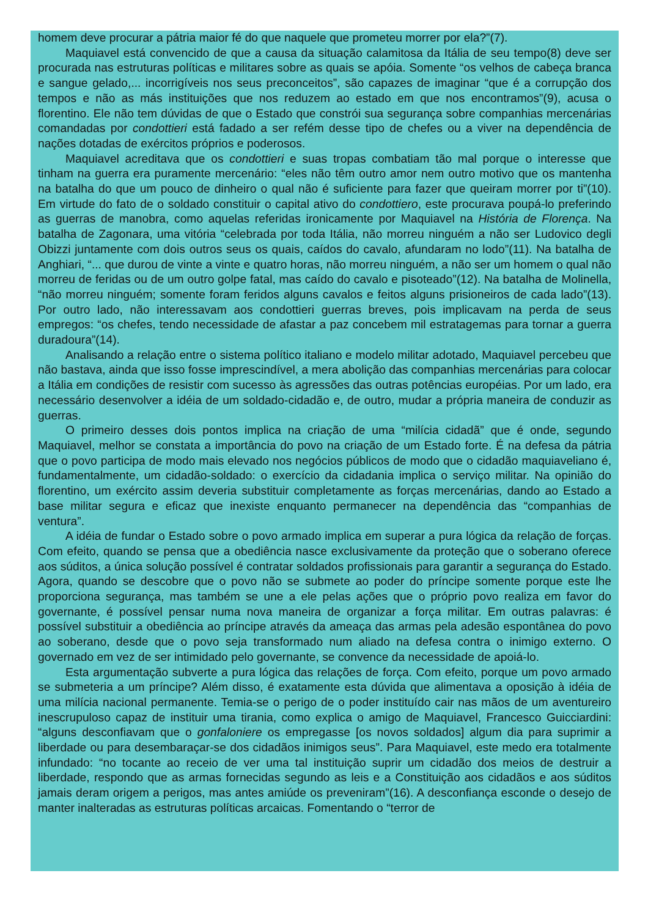homem deve procurar a pátria maior fé do que naquele que prometeu morrer por ela?”(7).
Maquiavel está convencido de que a causa da situação calamitosa da Itália de seu tempo(8) deve ser procurada nas estruturas políticas e militares sobre as quais se apóia. Somente “os velhos de cabeça branca e sangue gelado,... incorrigíveis nos seus preconceitos”, são capazes de imaginar “que é a corrupção dos tempos e não as más instituições que nos reduzem ao estado em que nos encontramos”(9), acusa o florentino. Ele não tem dúvidas de que o Estado que constrói sua segurança sobre companhias mercenárias comandadas por condottieri está fadado a ser refém desse tipo de chefes ou a viver na dependência de nações dotadas de exércitos próprios e poderosos.
Maquiavel acreditava que os condottieri e suas tropas combatiam tão mal porque o interesse que tinham na guerra era puramente mercenário: “eles não têm outro amor nem outro motivo que os mantenha na batalha do que um pouco de dinheiro o qual não é suficiente para fazer que queiram morrer por ti”(10). Em virtude do fato de o soldado constituir o capital ativo do condottiero, este procurava poupá-lo preferindo as guerras de manobra, como aquelas referidas ironicamente por Maquiavel na História de Florença. Na batalha de Zagonara, uma vitória “celebrada por toda Itália, não morreu ninguém a não ser Ludovico degli Obizzi juntamente com dois outros seus os quais, caídos do cavalo, afundaram no lodo”(11). Na batalha de Anghiari, “... que durou de vinte a vinte e quatro horas, não morreu ninguém, a não ser um homem o qual não morreu de feridas ou de um outro golpe fatal, mas caído do cavalo e pisoteado”(12). Na batalha de Molinella, “não morreu ninguém; somente foram feridos alguns cavalos e feitos alguns prisioneiros de cada lado”(13). Por outro lado, não interessavam aos condottieri guerras breves, pois implicavam na perda de seus empregos: “os chefes, tendo necessidade de afastar a paz concebem mil estratagemas para tornar a guerra duradoura”(14).
Analisando a relação entre o sistema político italiano e modelo militar adotado, Maquiavel percebeu que não bastava, ainda que isso fosse imprescindível, a mera abolição das companhias mercenárias para colocar a Itália em condições de resistir com sucesso às agressões das outras potências européias. Por um lado, era necessário desenvolver a idéia de um soldado-cidadão e, de outro, mudar a própria maneira de conduzir as guerras.
O primeiro desses dois pontos implica na criação de uma “milícia cidadã” que é onde, segundo Maquiavel, melhor se constata a importância do povo na criação de um Estado forte. É na defesa da pátria que o povo participa de modo mais elevado nos negócios públicos de modo que o cidadão maquiaveliano é, fundamentalmente, um cidadão-soldado: o exercício da cidadania implica o serviço militar. Na opinião do florentino, um exército assim deveria substituir completamente as forças mercenárias, dando ao Estado a base militar segura e eficaz que inexiste enquanto permanecer na dependência das “companhias de ventura”.
A idéia de fundar o Estado sobre o povo armado implica em superar a pura lógica da relação de forças. Com efeito, quando se pensa que a obediência nasce exclusivamente da proteção que o soberano oferece aos súditos, a única solução possível é contratar soldados profissionais para garantir a segurança do Estado. Agora, quando se descobre que o povo não se submete ao poder do príncipe somente porque este lhe proporciona segurança, mas também se une a ele pelas ações que o próprio povo realiza em favor do governante, é possível pensar numa nova maneira de organizar a força militar. Em outras palavras: é possível substituir a obediência ao príncipe através da ameaça das armas pela adesão espontânea do povo ao soberano, desde que o povo seja transformado num aliado na defesa contra o inimigo externo. O governado em vez de ser intimidado pelo governante, se convence da necessidade de apoiá-lo.
Esta argumentação subverte a pura lógica das relações de força. Com efeito, porque um povo armado se submeteria a um príncipe? Além disso, é exatamente esta dúvida que alimentava a oposição à idéia de uma milícia nacional permanente. Temia-se o perigo de o poder instituído cair nas mãos de um aventureiro inescrupuloso capaz de instituir uma tirania, como explica o amigo de Maquiavel, Francesco Guicciardini: “alguns desconfiavam que o gonfaloniere os empregasse [os novos soldados] algum dia para suprimir a liberdade ou para desembaraçar-se dos cidadãos inimigos seus”. Para Maquiavel, este medo era totalmente infundado: “no tocante ao receio de ver uma tal instituição suprir um cidadão dos meios de destruir a liberdade, respondo que as armas fornecidas segundo as leis e a Constituição aos cidadãos e aos súditos jamais deram origem a perigos, mas antes amiúde os preveniram”(16). A desconfiança esconde o desejo de manter inalteradas as estruturas políticas arcaicas. Fomentando o “terror de